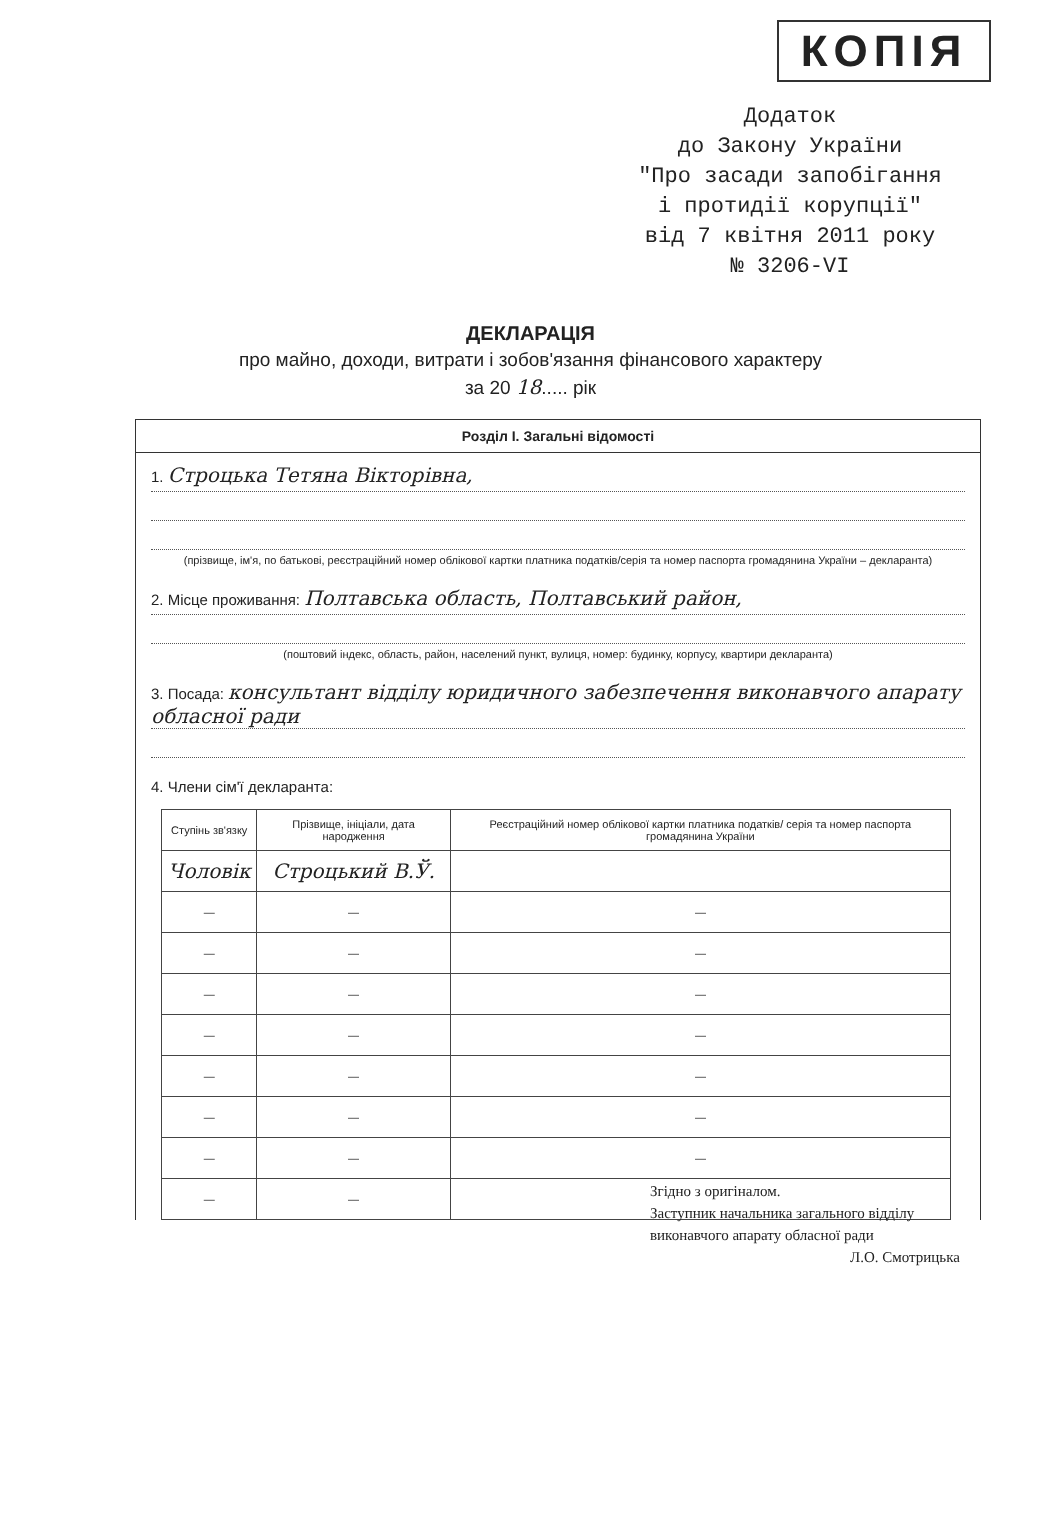КОПІЯ
Додаток
до Закону України
"Про засади запобігання
і протидії корупції"
від 7 квітня 2011 року
№ 3206-VI
ДЕКЛАРАЦІЯ
про майно, доходи, витрати і зобов'язання фінансового характеру
за 20 18..... рік
Розділ І. Загальні відомості
1. Строцька Тетяна Вікторівна,
(прізвище, ім'я, по батькові, реєстраційний номер облікової картки платника податків/серія та номер паспорта громадянина України – декларанта)
2. Місце проживання: Полтавська область, Полтавський район,
(поштовий індекс, область, район, населений пункт, вулиця, номер: будинку, корпусу, квартири декларанта)
3. Посада: консультант відділу юридичного забезпечення виконавчого апарату обласної ради
4. Члени сім'ї декларанта:
| Ступінь зв'язку | Прізвище, ініціали, дата народження | Реєстраційний номер облікової картки платника податків/ серія та номер паспорта громадянина України |
| --- | --- | --- |
| Чоловік | Строцький В.Ў. | |
| — | — | — |
| — | — | — |
| — | — | — |
| — | — | — |
| — | — | — |
| — | — | — |
| — | — | — |
| — | — | |
Згідно з оригіналом.
Заступник начальника загального відділу
виконавчого апарату обласної ради
Л.О. Смотрицька